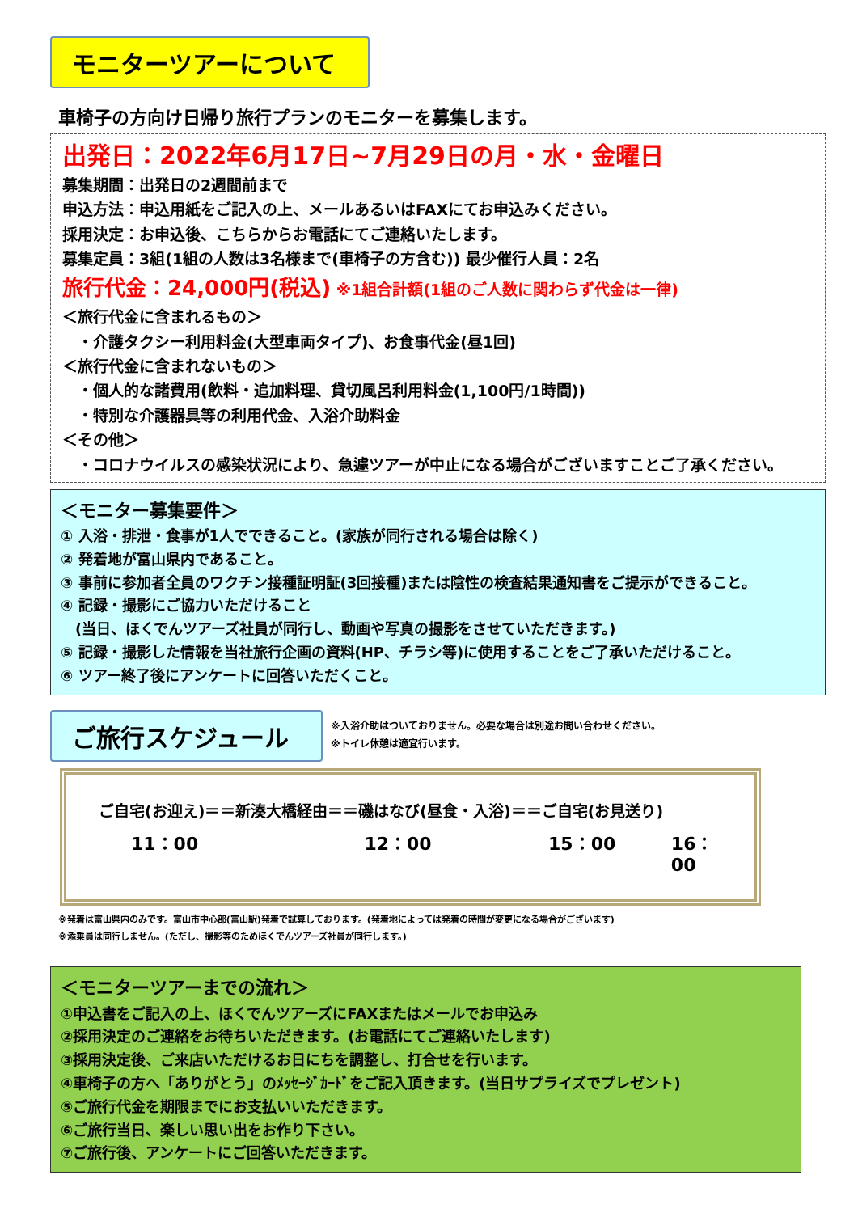モニターツアーについて
車椅子の方向け日帰り旅行プランのモニターを募集します。
出発日：2022年6月17日~7月29日の月・水・金曜日
募集期間：出発日の2週間前まで
申込方法：申込用紙をご記入の上、メールあるいはFAXにてお申込みください。
採用決定：お申込後、こちらからお電話にてご連絡いたします。
募集定員：3組(1組の人数は3名様まで(車椅子の方含む)) 最少催行人員：2名
旅行代金：24,000円(税込) ※1組合計額(1組のご人数に関わらず代金は一律)
＜旅行代金に含まれるもの＞
　・介護タクシー利用料金(大型車両タイプ)、お食事代金(昼1回)
＜旅行代金に含まれないもの＞
　・個人的な諸費用(飲料・追加料理、貸切風呂利用料金(1,100円/1時間))
　・特別な介護器具等の利用代金、入浴介助料金
＜その他＞
　・コロナウイルスの感染状況により、急遽ツアーが中止になる場合がございますことご了承ください。
＜モニター募集要件＞
① 入浴・排泄・食事が1人でできること。(家族が同行される場合は除く)
② 発着地が富山県内であること。
③ 事前に参加者全員のワクチン接種証明証(3回接種)または陰性の検査結果通知書をご提示ができること。
④ 記録・撮影にご協力いただけること
　(当日、ほくでんツアーズ社員が同行し、動画や写真の撮影をさせていただきます。)
⑤ 記録・撮影した情報を当社旅行企画の資料(HP、チラシ等)に使用することをご了承いただけること。
⑥ ツアー終了後にアンケートに回答いただくこと。
ご旅行スケジュール
※入浴介助はついておりません。必要な場合は別途お問い合わせください。
※トイレ休憩は適宜行います。
ご自宅(お迎え)＝＝新湊大橋経由＝＝磯はなび(昼食・入浴)＝＝ご自宅(お見送り)
11：00 12：00 15：00 16：00
※発着は富山県内のみです。富山市中心部(富山駅)発着で試算しております。(発着地によっては発着の時間が変更になる場合がございます)
※添乗員は同行しません。(ただし、撮影等のためほくでんツアーズ社員が同行します。)
＜モニターツアーまでの流れ＞
①申込書をご記入の上、ほくでんツアーズにFAXまたはメールでお申込み
②採用決定のご連絡をお待ちいただきます。(お電話にてご連絡いたします)
③採用決定後、ご来店いただけるお日にちを調整し、打合せを行います。
④車椅子の方へ「ありがとう」のﾒｯｾｰｼﾞｶｰﾄﾞをご記入頂きます。(当日サプライズでプレゼント)
⑤ご旅行代金を期限までにお支払いいただきます。
⑥ご旅行当日、楽しい思い出をお作り下さい。
⑦ご旅行後、アンケートにご回答いただきます。